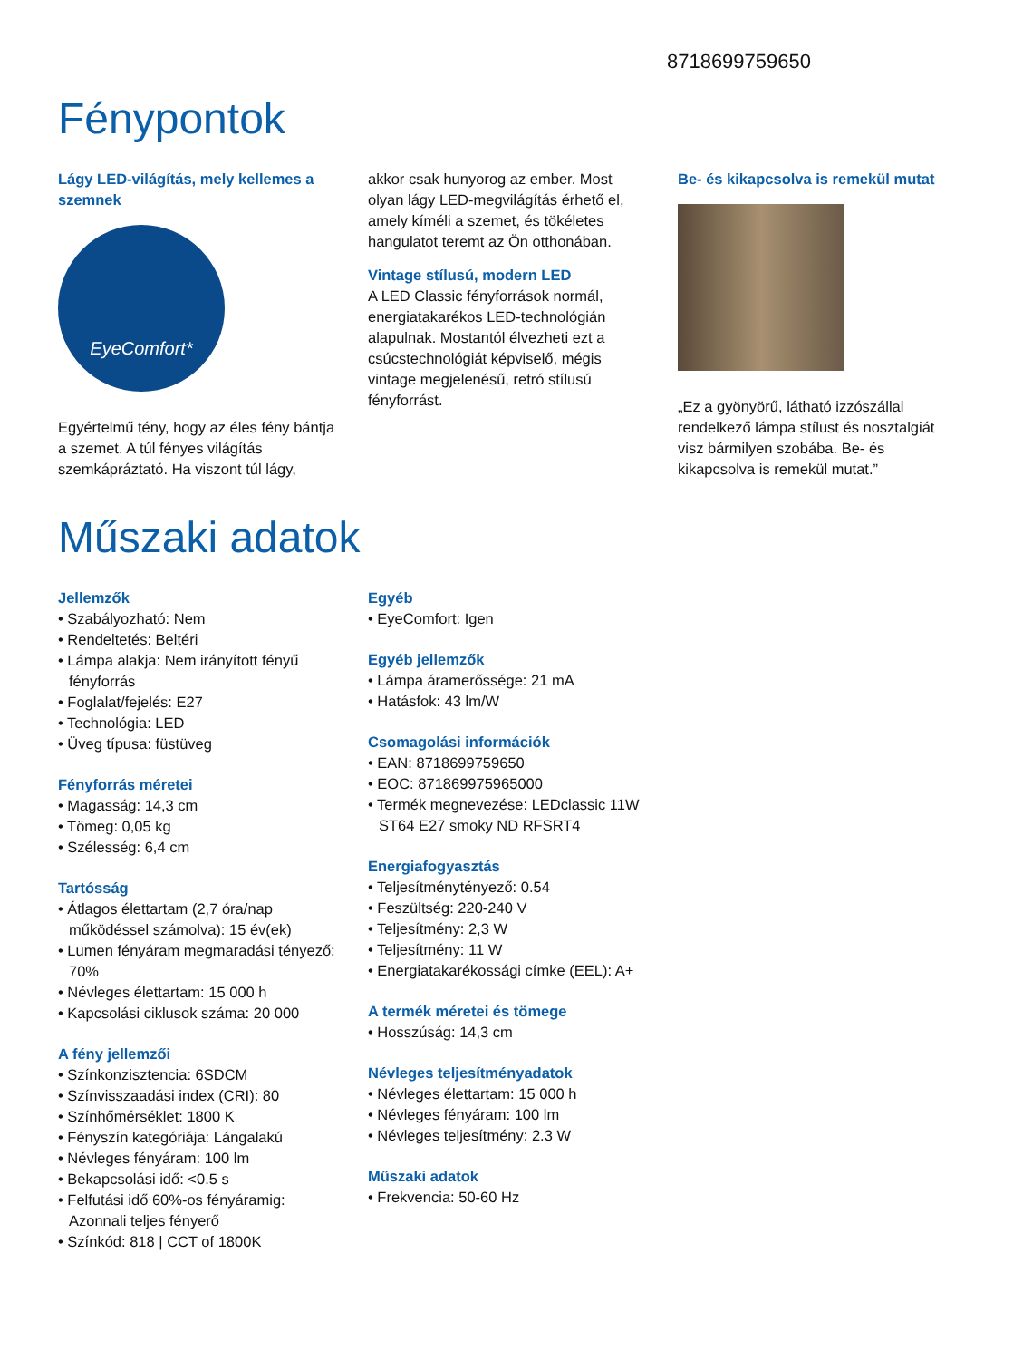8718699759650
Fénypontok
Lágy LED-világítás, mely kellemes a szemnek
EyeComfort*
Egyértelmű tény, hogy az éles fény bántja a szemet. A túl fényes világítás szemkápráztató. Ha viszont túl lágy,
akkor csak hunyorog az ember. Most olyan lágy LED-megvilágítás érhető el, amely kíméli a szemet, és tökéletes hangulatot teremt az Ön otthonában.
Vintage stílusú, modern LED
A LED Classic fényforrások normál, energiatakarékos LED-technológián alapulnak. Mostantól élvezheti ezt a csúcstechnológiát képviselő, mégis vintage megjelenésű, retró stílusú fényforrást.
Be- és kikapcsolva is remekül mutat
„Ez a gyönyörű, látható izzószállal rendelkező lámpa stílust és nosztalgiát visz bármilyen szobába. Be- és kikapcsolva is remekül mutat.”
Műszaki adatok
Jellemzők
• Szabályozható: Nem
• Rendeltetés: Beltéri
• Lámpa alakja: Nem irányított fényű fényforrás
• Foglalat/fejelés: E27
• Technológia: LED
• Üveg típusa: füstüveg
Fényforrás méretei
• Magasság: 14,3 cm
• Tömeg: 0,05 kg
• Szélesség: 6,4 cm
Tartósság
• Átlagos élettartam (2,7 óra/nap működéssel számolva): 15 év(ek)
• Lumen fényáram megmaradási tényező: 70%
• Névleges élettartam: 15 000 h
• Kapcsolási ciklusok száma: 20 000
A fény jellemzői
• Színkonzisztencia: 6SDCM
• Színvisszaadási index (CRI): 80
• Színhőmérséklet: 1800 K
• Fényszín kategóriája: Lángalakú
• Névleges fényáram: 100 lm
• Bekapcsolási idő: <0.5 s
• Felfutási idő 60%-os fényáramig: Azonnali teljes fényerő
• Színkód: 818 | CCT of 1800K
Egyéb
• EyeComfort: Igen
Egyéb jellemzők
• Lámpa áramerőssége: 21 mA
• Hatásfok: 43 lm/W
Csomagolási információk
• EAN: 8718699759650
• EOC: 871869975965000
• Termék megnevezése: LEDclassic 11W ST64 E27 smoky ND RFSRT4
Energiafogyasztás
• Teljesítménytényező: 0.54
• Feszültség: 220-240 V
• Teljesítmény: 2,3 W
• Teljesítmény: 11 W
• Energiatakarékossági címke (EEL): A+
A termék méretei és tömege
• Hosszúság: 14,3 cm
Névleges teljesítményadatok
• Névleges élettartam: 15 000 h
• Névleges fényáram: 100 lm
• Névleges teljesítmény: 2.3 W
Műszaki adatok
• Frekvencia: 50-60 Hz